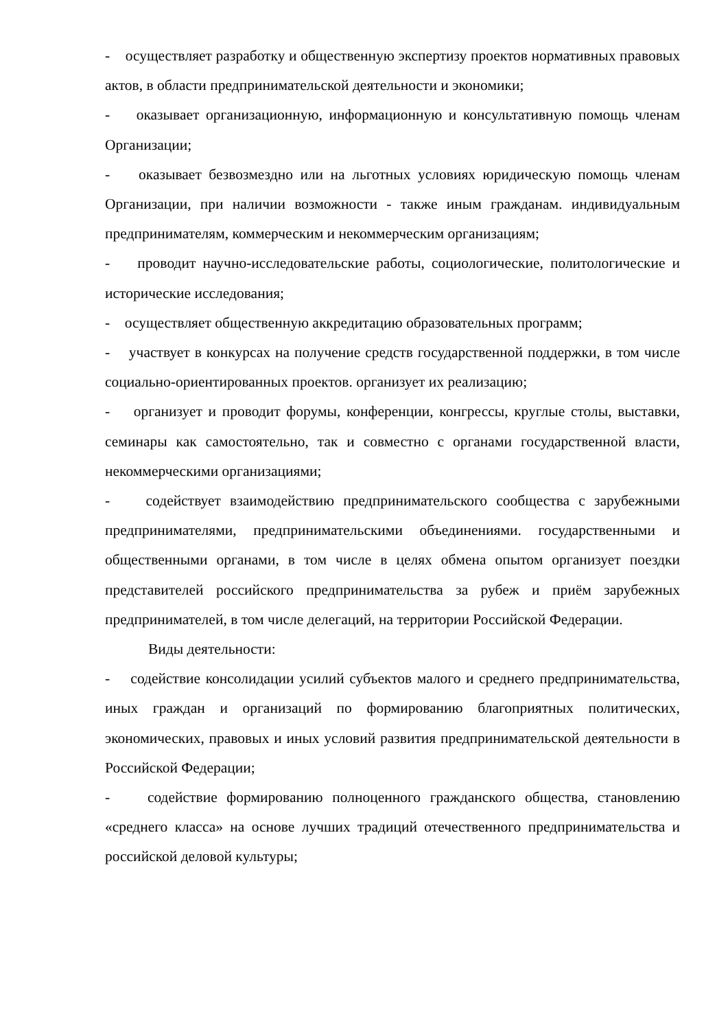- осуществляет разработку и общественную экспертизу проектов нормативных правовых актов, в области предпринимательской деятельности и экономики;
- оказывает организационную, информационную и консультативную помощь членам Организации;
- оказывает безвозмездно или на льготных условиях юридическую помощь членам Организации, при наличии возможности - также иным гражданам. индивидуальным предпринимателям, коммерческим и некоммерческим организациям;
- проводит научно-исследовательские работы, социологические, политологические и исторические исследования;
- осуществляет общественную аккредитацию образовательных программ;
- участвует в конкурсах на получение средств государственной поддержки, в том числе социально-ориентированных проектов. организует их реализацию;
- организует и проводит форумы, конференции, конгрессы, круглые столы, выставки, семинары как самостоятельно, так и совместно с органами государственной власти, некоммерческими организациями;
- содействует взаимодействию предпринимательского сообщества с зарубежными предпринимателями, предпринимательскими объединениями. государственными и общественными органами, в том числе в целях обмена опытом организует поездки представителей российского предпринимательства за рубеж и приём зарубежных предпринимателей, в том числе делегаций, на территории Российской Федерации.
Виды деятельности:
- содействие консолидации усилий субъектов малого и среднего предпринимательства, иных граждан и организаций по формированию благоприятных политических, экономических, правовых и иных условий развития предпринимательской деятельности в Российской Федерации;
- содействие формированию полноценного гражданского общества, становлению «среднего класса» на основе лучших традиций отечественного предпринимательства и российской деловой культуры;